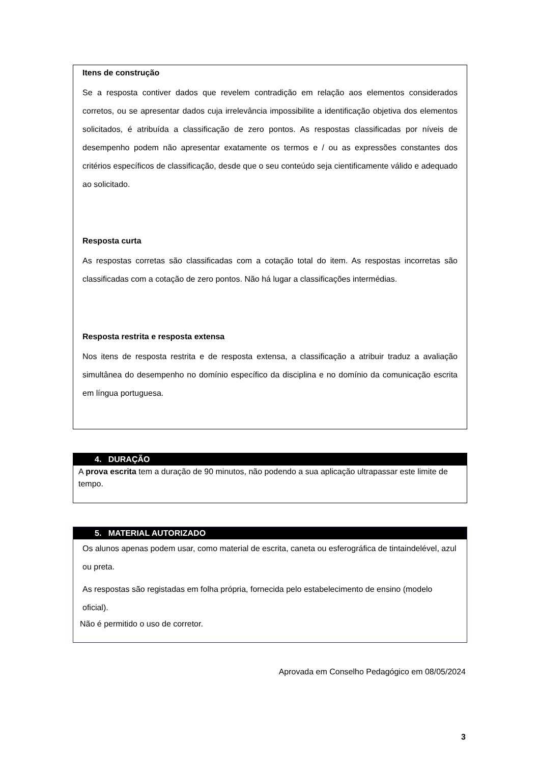Itens de construção
Se a resposta contiver dados que revelem contradição em relação aos elementos considerados corretos, ou se apresentar dados cuja irrelevância impossibilite a identificação objetiva dos elementos solicitados, é atribuída a classificação de zero pontos. As respostas classificadas por níveis de desempenho podem não apresentar exatamente os termos e / ou as expressões constantes dos critérios específicos de classificação, desde que o seu conteúdo seja cientificamente válido e adequado ao solicitado.
Resposta curta
As respostas corretas são classificadas com a cotação total do item. As respostas incorretas são classificadas com a cotação de zero pontos. Não há lugar a classificações intermédias.
Resposta restrita e resposta extensa
Nos itens de resposta restrita e de resposta extensa, a classificação a atribuir traduz a avaliação simultânea do desempenho no domínio específico da disciplina e no domínio da comunicação escrita em língua portuguesa.
4. DURAÇÃO
A prova escrita tem a duração de 90 minutos, não podendo a sua aplicação ultrapassar este limite de tempo.
5. MATERIAL AUTORIZADO
Os alunos apenas podem usar, como material de escrita, caneta ou esferográfica de tintaindelével, azul ou preta.
As respostas são registadas em folha própria, fornecida pelo estabelecimento de ensino (modelo oficial).
Não é permitido o uso de corretor.
Aprovada em Conselho Pedagógico em 08/05/2024
3